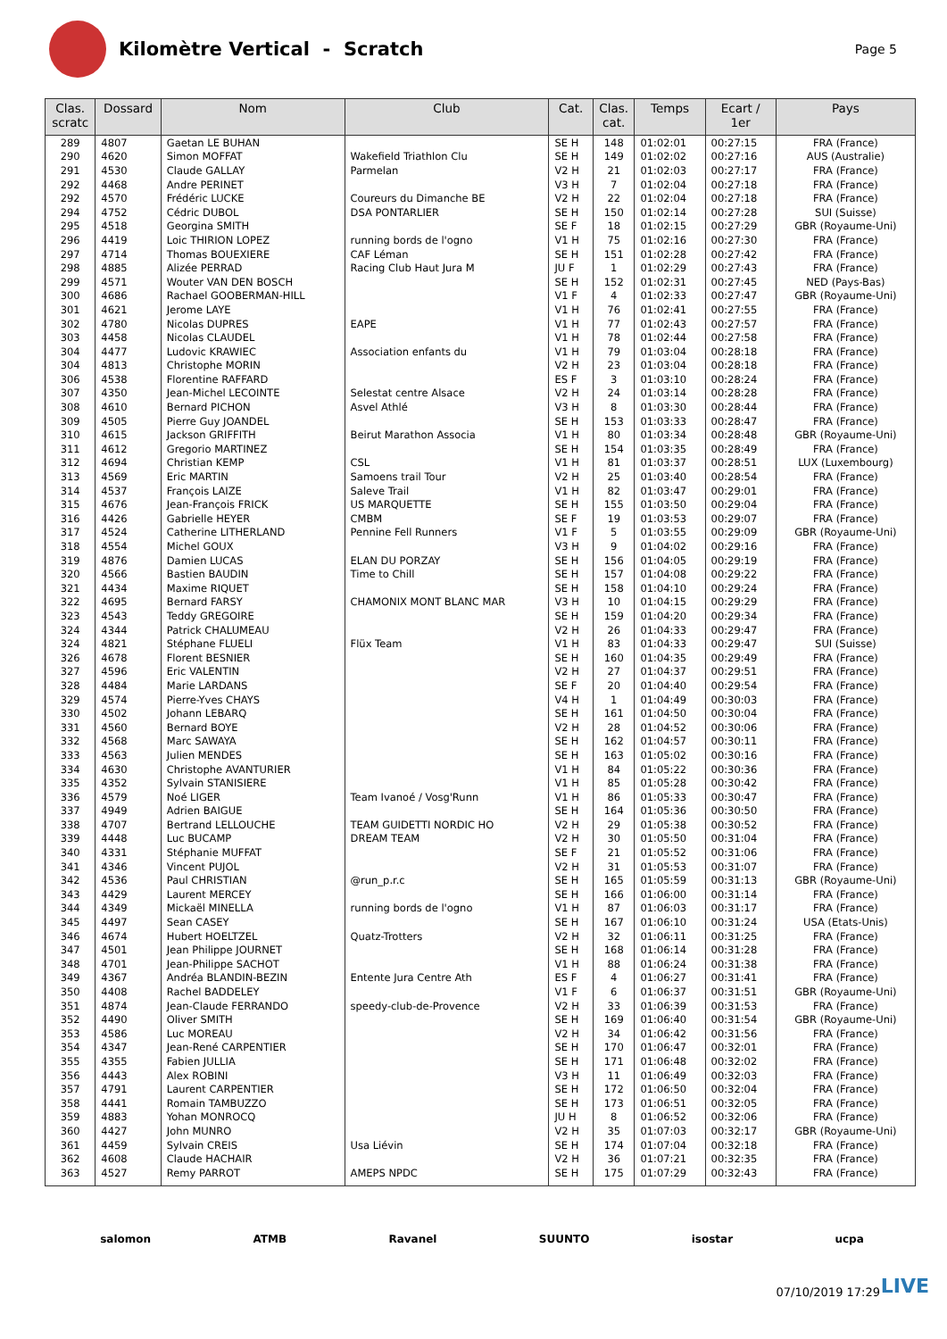Kilomètre Vertical - Scratch
Page 5
| Clas. scratc | Dossard | Nom | Club | Cat. | Clas. cat. | Temps | Ecart / 1er | Pays |
| --- | --- | --- | --- | --- | --- | --- | --- | --- |
| 289 | 4807 | Gaetan LE BUHAN | | SE H | 148 | 01:02:01 | 00:27:15 | FRA (France) |
| 290 | 4620 | Simon MOFFAT | Wakefield Triathlon Clu | SE H | 149 | 01:02:02 | 00:27:16 | AUS (Australie) |
| 291 | 4530 | Claude GALLAY | Parmelan | V2 H | 21 | 01:02:03 | 00:27:17 | FRA (France) |
| 292 | 4468 | Andre PERINET | | V3 H | 7 | 01:02:04 | 00:27:18 | FRA (France) |
| 292 | 4570 | Frédéric LUCKE | Coureurs du Dimanche BE | V2 H | 22 | 01:02:04 | 00:27:18 | FRA (France) |
| 294 | 4752 | Cédric DUBOL | DSA PONTARLIER | SE H | 150 | 01:02:14 | 00:27:28 | SUI (Suisse) |
| 295 | 4518 | Georgina SMITH | | SE F | 18 | 01:02:15 | 00:27:29 | GBR (Royaume-Uni) |
| 296 | 4419 | Loic THIRION LOPEZ | running bords de l'ogno | V1 H | 75 | 01:02:16 | 00:27:30 | FRA (France) |
| 297 | 4714 | Thomas BOUEXIERE | CAF Léman | SE H | 151 | 01:02:28 | 00:27:42 | FRA (France) |
| 298 | 4885 | Alizée PERRAD | Racing Club Haut Jura M | JU F | 1 | 01:02:29 | 00:27:43 | FRA (France) |
| 299 | 4571 | Wouter VAN DEN BOSCH | | SE H | 152 | 01:02:31 | 00:27:45 | NED (Pays-Bas) |
| 300 | 4686 | Rachael GOOBERMAN-HILL | | V1 F | 4 | 01:02:33 | 00:27:47 | GBR (Royaume-Uni) |
| 301 | 4621 | Jerome LAYE | | V1 H | 76 | 01:02:41 | 00:27:55 | FRA (France) |
| 302 | 4780 | Nicolas DUPRES | EAPE | V1 H | 77 | 01:02:43 | 00:27:57 | FRA (France) |
| 303 | 4458 | Nicolas CLAUDEL | | V1 H | 78 | 01:02:44 | 00:27:58 | FRA (France) |
| 304 | 4477 | Ludovic KRAWIEC | Association enfants du | V1 H | 79 | 01:03:04 | 00:28:18 | FRA (France) |
| 304 | 4813 | Christophe MORIN | | V2 H | 23 | 01:03:04 | 00:28:18 | FRA (France) |
| 306 | 4538 | Florentine RAFFARD | | ES F | 3 | 01:03:10 | 00:28:24 | FRA (France) |
| 307 | 4350 | Jean-Michel LECOINTE | Selestat centre Alsace | V2 H | 24 | 01:03:14 | 00:28:28 | FRA (France) |
| 308 | 4610 | Bernard PICHON | Asvel Athlé | V3 H | 8 | 01:03:30 | 00:28:44 | FRA (France) |
| 309 | 4505 | Pierre Guy JOANDEL | | SE H | 153 | 01:03:33 | 00:28:47 | FRA (France) |
| 310 | 4615 | Jackson GRIFFITH | Beirut Marathon Associa | V1 H | 80 | 01:03:34 | 00:28:48 | GBR (Royaume-Uni) |
| 311 | 4612 | Gregorio MARTINEZ | | SE H | 154 | 01:03:35 | 00:28:49 | FRA (France) |
| 312 | 4694 | Christian KEMP | CSL | V1 H | 81 | 01:03:37 | 00:28:51 | LUX (Luxembourg) |
| 313 | 4569 | Eric MARTIN | Samoens trail Tour | V2 H | 25 | 01:03:40 | 00:28:54 | FRA (France) |
| 314 | 4537 | François LAIZE | Saleve Trail | V1 H | 82 | 01:03:47 | 00:29:01 | FRA (France) |
| 315 | 4676 | Jean-François FRICK | US MARQUETTE | SE H | 155 | 01:03:50 | 00:29:04 | FRA (France) |
| 316 | 4426 | Gabrielle HEYER | CMBM | SE F | 19 | 01:03:53 | 00:29:07 | FRA (France) |
| 317 | 4524 | Catherine LITHERLAND | Pennine Fell Runners | V1 F | 5 | 01:03:55 | 00:29:09 | GBR (Royaume-Uni) |
| 318 | 4554 | Michel GOUX | | V3 H | 9 | 01:04:02 | 00:29:16 | FRA (France) |
| 319 | 4876 | Damien LUCAS | ELAN DU PORZAY | SE H | 156 | 01:04:05 | 00:29:19 | FRA (France) |
| 320 | 4566 | Bastien BAUDIN | Time to Chill | SE H | 157 | 01:04:08 | 00:29:22 | FRA (France) |
| 321 | 4434 | Maxime RIQUET | | SE H | 158 | 01:04:10 | 00:29:24 | FRA (France) |
| 322 | 4695 | Bernard FARSY | CHAMONIX MONT BLANC MAR | V3 H | 10 | 01:04:15 | 00:29:29 | FRA (France) |
| 323 | 4543 | Teddy GREGOIRE | | SE H | 159 | 01:04:20 | 00:29:34 | FRA (France) |
| 324 | 4344 | Patrick CHALUMEAU | | V2 H | 26 | 01:04:33 | 00:29:47 | FRA (France) |
| 324 | 4821 | Stéphane FLUELI | Flüx Team | V1 H | 83 | 01:04:33 | 00:29:47 | SUI (Suisse) |
| 326 | 4678 | Florent BESNIER | | SE H | 160 | 01:04:35 | 00:29:49 | FRA (France) |
| 327 | 4596 | Eric VALENTIN | | V2 H | 27 | 01:04:37 | 00:29:51 | FRA (France) |
| 328 | 4484 | Marie LARDANS | | SE F | 20 | 01:04:40 | 00:29:54 | FRA (France) |
| 329 | 4574 | Pierre-Yves CHAYS | | V4 H | 1 | 01:04:49 | 00:30:03 | FRA (France) |
| 330 | 4502 | Johann LEBARQ | | SE H | 161 | 01:04:50 | 00:30:04 | FRA (France) |
| 331 | 4560 | Bernard BOYE | | V2 H | 28 | 01:04:52 | 00:30:06 | FRA (France) |
| 332 | 4568 | Marc SAWAYA | | SE H | 162 | 01:04:57 | 00:30:11 | FRA (France) |
| 333 | 4563 | Julien MENDES | | SE H | 163 | 01:05:02 | 00:30:16 | FRA (France) |
| 334 | 4630 | Christophe AVANTURIER | | V1 H | 84 | 01:05:22 | 00:30:36 | FRA (France) |
| 335 | 4352 | Sylvain STANISIERE | | V1 H | 85 | 01:05:28 | 00:30:42 | FRA (France) |
| 336 | 4579 | Noé LIGER | Team Ivanoé / Vosg'Runn | V1 H | 86 | 01:05:33 | 00:30:47 | FRA (France) |
| 337 | 4949 | Adrien BAIGUE | | SE H | 164 | 01:05:36 | 00:30:50 | FRA (France) |
| 338 | 4707 | Bertrand LELLOUCHE | TEAM GUIDETTI NORDIC HO | V2 H | 29 | 01:05:38 | 00:30:52 | FRA (France) |
| 339 | 4448 | Luc BUCAMP | DREAM TEAM | V2 H | 30 | 01:05:50 | 00:31:04 | FRA (France) |
| 340 | 4331 | Stéphanie MUFFAT | | SE F | 21 | 01:05:52 | 00:31:06 | FRA (France) |
| 341 | 4346 | Vincent PUJOL | | V2 H | 31 | 01:05:53 | 00:31:07 | FRA (France) |
| 342 | 4536 | Paul CHRISTIAN | @run_p.r.c | SE H | 165 | 01:05:59 | 00:31:13 | GBR (Royaume-Uni) |
| 343 | 4429 | Laurent MERCEY | | SE H | 166 | 01:06:00 | 00:31:14 | FRA (France) |
| 344 | 4349 | Mickaël MINELLA | running bords de l'ogno | V1 H | 87 | 01:06:03 | 00:31:17 | FRA (France) |
| 345 | 4497 | Sean CASEY | | SE H | 167 | 01:06:10 | 00:31:24 | USA (Etats-Unis) |
| 346 | 4674 | Hubert HOELTZEL | Quatz-Trotters | V2 H | 32 | 01:06:11 | 00:31:25 | FRA (France) |
| 347 | 4501 | Jean Philippe JOURNET | | SE H | 168 | 01:06:14 | 00:31:28 | FRA (France) |
| 348 | 4701 | Jean-Philippe SACHOT | | V1 H | 88 | 01:06:24 | 00:31:38 | FRA (France) |
| 349 | 4367 | Andréa BLANDIN-BEZIN | Entente Jura Centre Ath | ES F | 4 | 01:06:27 | 00:31:41 | FRA (France) |
| 350 | 4408 | Rachel BADDELEY | | V1 F | 6 | 01:06:37 | 00:31:51 | GBR (Royaume-Uni) |
| 351 | 4874 | Jean-Claude FERRANDO | speedy-club-de-Provence | V2 H | 33 | 01:06:39 | 00:31:53 | FRA (France) |
| 352 | 4490 | Oliver SMITH | | SE H | 169 | 01:06:40 | 00:31:54 | GBR (Royaume-Uni) |
| 353 | 4586 | Luc MOREAU | | V2 H | 34 | 01:06:42 | 00:31:56 | FRA (France) |
| 354 | 4347 | Jean-René CARPENTIER | | SE H | 170 | 01:06:47 | 00:32:01 | FRA (France) |
| 355 | 4355 | Fabien JULLIA | | SE H | 171 | 01:06:48 | 00:32:02 | FRA (France) |
| 356 | 4443 | Alex ROBINI | | V3 H | 11 | 01:06:49 | 00:32:03 | FRA (France) |
| 357 | 4791 | Laurent CARPENTIER | | SE H | 172 | 01:06:50 | 00:32:04 | FRA (France) |
| 358 | 4441 | Romain TAMBUZZO | | SE H | 173 | 01:06:51 | 00:32:05 | FRA (France) |
| 359 | 4883 | Yohan MONROCQ | | JU H | 8 | 01:06:52 | 00:32:06 | FRA (France) |
| 360 | 4427 | John MUNRO | | V2 H | 35 | 01:07:03 | 00:32:17 | GBR (Royaume-Uni) |
| 361 | 4459 | Sylvain CREIS | Usa Liévin | SE H | 174 | 01:07:04 | 00:32:18 | FRA (France) |
| 362 | 4608 | Claude HACHAIR | | V2 H | 36 | 01:07:21 | 00:32:35 | FRA (France) |
| 363 | 4527 | Remy PARROT | AMEPS NPDC | SE H | 175 | 01:07:29 | 00:32:43 | FRA (France) |
salomon ATMB Ravanel SUUNTO isostar ucpa
07/10/2019 17:29 LIVE